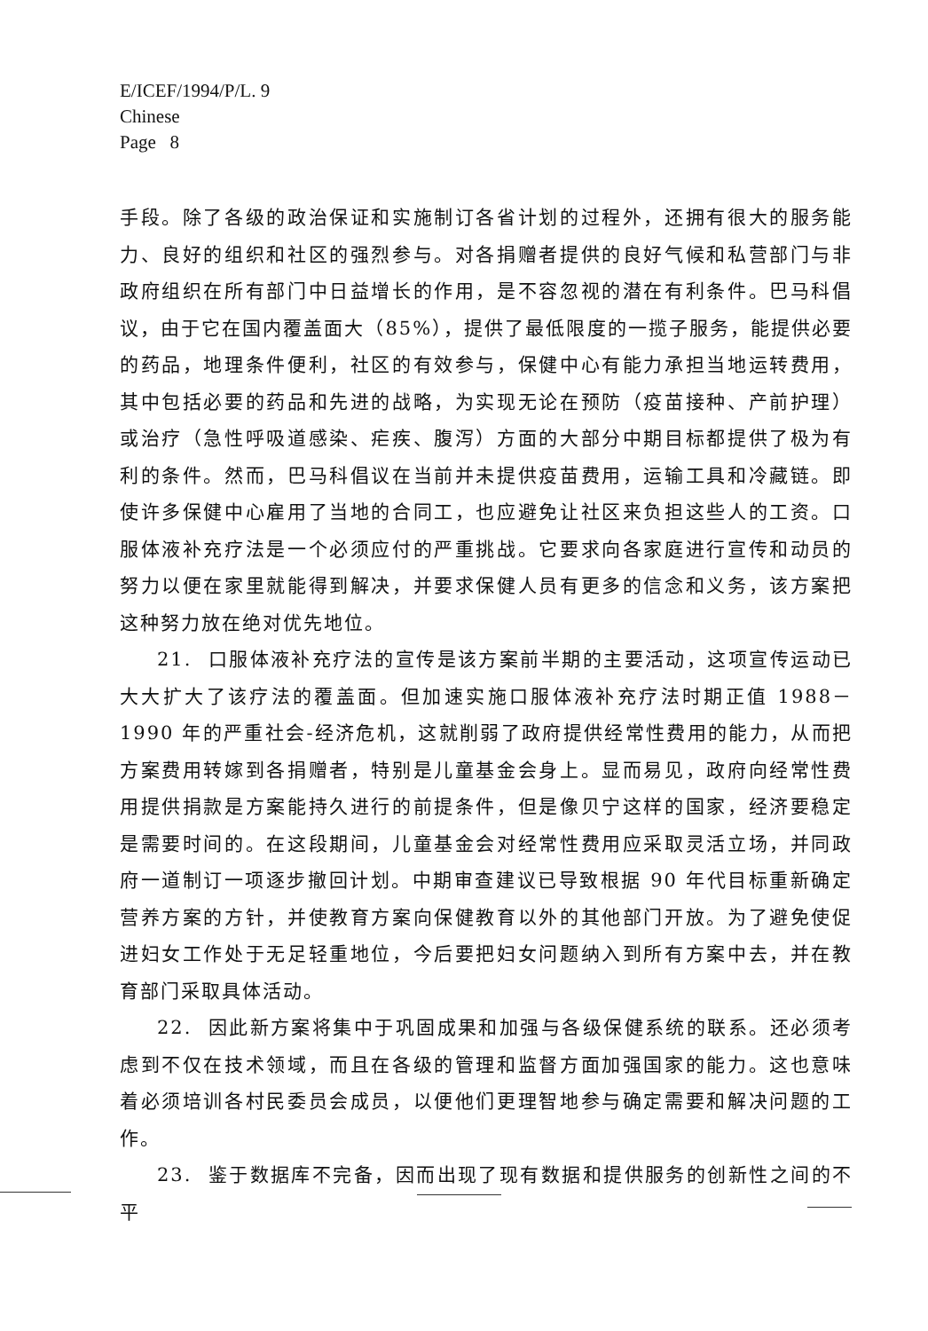E/ICEF/1994/P/L. 9
Chinese
Page 8
手段。除了各级的政治保证和实施制订各省计划的过程外，还拥有很大的服务能力、良好的组织和社区的强烈参与。对各捐赠者提供的良好气候和私营部门与非政府组织在所有部门中日益增长的作用，是不容忽视的潜在有利条件。巴马科倡议，由于它在国内覆盖面大（85%），提供了最低限度的一揽子服务，能提供必要的药品，地理条件便利，社区的有效参与，保健中心有能力承担当地运转费用，其中包括必要的药品和先进的战略，为实现无论在预防（疫苗接种、产前护理）或治疗（急性呼吸道感染、疟疾、腹泻）方面的大部分中期目标都提供了极为有利的条件。然而，巴马科倡议在当前并未提供疫苗费用，运输工具和冷藏链。即使许多保健中心雇用了当地的合同工，也应避免让社区来负担这些人的工资。口服体液补充疗法是一个必须应付的严重挑战。它要求向各家庭进行宣传和动员的努力以便在家里就能得到解决，并要求保健人员有更多的信念和义务，该方案把这种努力放在绝对优先地位。
21. 口服体液补充疗法的宣传是该方案前半期的主要活动，这项宣传运动已大大扩大了该疗法的覆盖面。但加速实施口服体液补充疗法时期正值 1988－1990 年的严重社会-经济危机，这就削弱了政府提供经常性费用的能力，从而把方案费用转嫁到各捐赠者，特别是儿童基金会身上。显而易见，政府向经常性费用提供捐款是方案能持久进行的前提条件，但是像贝宁这样的国家，经济要稳定是需要时间的。在这段期间，儿童基金会对经常性费用应采取灵活立场，并同政府一道制订一项逐步撤回计划。中期审查建议已导致根据 90 年代目标重新确定营养方案的方针，并使教育方案向保健教育以外的其他部门开放。为了避免使促进妇女工作处于无足轻重地位，今后要把妇女问题纳入到所有方案中去，并在教育部门采取具体活动。
22. 因此新方案将集中于巩固成果和加强与各级保健系统的联系。还必须考虑到不仅在技术领域，而且在各级的管理和监督方面加强国家的能力。这也意味着必须培训各村民委员会成员，以便他们更理智地参与确定需要和解决问题的工作。
23. 鉴于数据库不完备，因而出现了现有数据和提供服务的创新性之间的不平